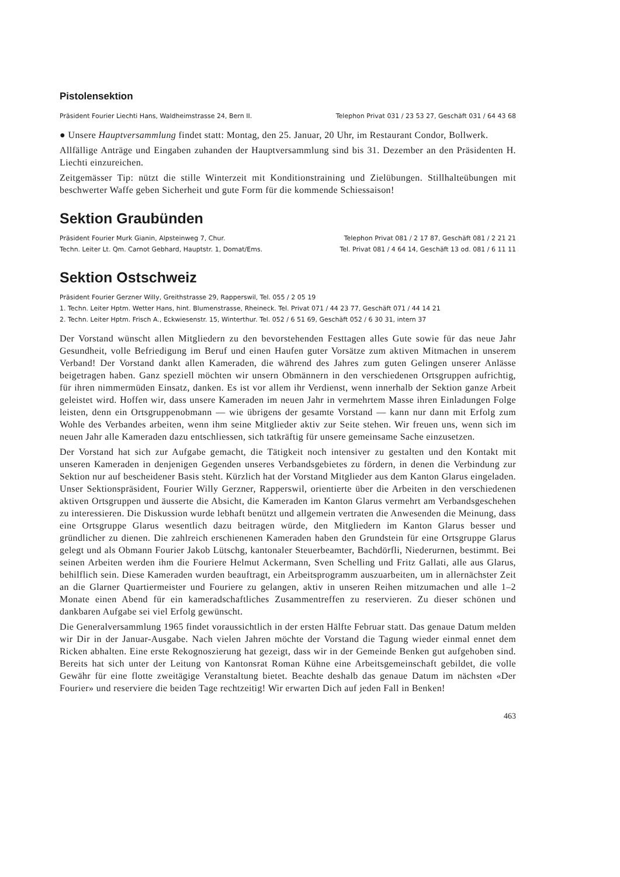Pistolensektion
Präsident Fourier Liechti Hans, Waldheimstrasse 24, Bern II. Telephon Privat 031 / 23 53 27, Geschäft 031 / 64 43 68
● Unsere Hauptversammlung findet statt: Montag, den 25. Januar, 20 Uhr, im Restaurant Condor, Bollwerk.
Allfällige Anträge und Eingaben zuhanden der Hauptversammlung sind bis 31. Dezember an den Präsidenten H. Liechti einzureichen.
Zeitgemässer Tip: nützt die stille Winterzeit mit Konditionstraining und Zielübungen. Stillhalteübungen mit beschwerter Waffe geben Sicherheit und gute Form für die kommende Schiessaison!
Sektion Graubünden
Präsident Fourier Murk Gianin, Alpsteinweg 7, Chur. Telephon Privat 081 / 2 17 87, Geschäft 081 / 2 21 21
Techn. Leiter Lt. Qm. Carnot Gebhard, Hauptstr. 1, Domat/Ems. Tel. Privat 081 / 4 64 14, Geschäft 13 od. 081 / 6 11 11
Sektion Ostschweiz
Präsident Fourier Gerzner Willy, Greithstrasse 29, Rapperswil, Tel. 055 / 2 05 19
1. Techn. Leiter Hptm. Wetter Hans, hint. Blumenstrasse, Rheineck. Tel. Privat 071 / 44 23 77, Geschäft 071 / 44 14 21
2. Techn. Leiter Hptm. Frisch A., Eckwiesenstr. 15, Winterthur. Tel. 052 / 6 51 69, Geschäft 052 / 6 30 31, intern 37
Der Vorstand wünscht allen Mitgliedern zu den bevorstehenden Festtagen alles Gute sowie für das neue Jahr Gesundheit, volle Befriedigung im Beruf und einen Haufen guter Vorsätze zum aktiven Mitmachen in unserem Verband! Der Vorstand dankt allen Kameraden, die während des Jahres zum guten Gelingen unserer Anlässe beigetragen haben. Ganz speziell möchten wir unsern Obmännern in den verschiedenen Ortsgruppen aufrichtig, für ihren nimmermüden Einsatz, danken. Es ist vor allem ihr Verdienst, wenn innerhalb der Sektion ganze Arbeit geleistet wird. Hoffen wir, dass unsere Kameraden im neuen Jahr in vermehrtem Masse ihren Einladungen Folge leisten, denn ein Ortsgruppenobmann — wie übrigens der gesamte Vorstand — kann nur dann mit Erfolg zum Wohle des Verbandes arbeiten, wenn ihm seine Mitglieder aktiv zur Seite stehen. Wir freuen uns, wenn sich im neuen Jahr alle Kameraden dazu entschliessen, sich tatkräftig für unsere gemeinsame Sache einzusetzen.
Der Vorstand hat sich zur Aufgabe gemacht, die Tätigkeit noch intensiver zu gestalten und den Kontakt mit unseren Kameraden in denjenigen Gegenden unseres Verbandsgebietes zu fördern, in denen die Verbindung zur Sektion nur auf bescheidener Basis steht. Kürzlich hat der Vorstand Mitglieder aus dem Kanton Glarus eingeladen. Unser Sektionspräsident, Fourier Willy Gerzner, Rapperswil, orientierte über die Arbeiten in den verschiedenen aktiven Ortsgruppen und äusserte die Absicht, die Kameraden im Kanton Glarus vermehrt am Verbandsgeschehen zu interessieren. Die Diskussion wurde lebhaft benützt und allgemein vertraten die Anwesenden die Meinung, dass eine Ortsgruppe Glarus wesentlich dazu beitragen würde, den Mitgliedern im Kanton Glarus besser und gründlicher zu dienen. Die zahlreich erschienenen Kameraden haben den Grundstein für eine Ortsgruppe Glarus gelegt und als Obmann Fourier Jakob Lütschg, kantonaler Steuerbeamter, Bachdörfli, Niederurnen, bestimmt. Bei seinen Arbeiten werden ihm die Fouriere Helmut Ackermann, Sven Schelling und Fritz Gallati, alle aus Glarus, behilflich sein. Diese Kameraden wurden beauftragt, ein Arbeitsprogramm auszuarbeiten, um in allernächster Zeit an die Glarner Quartiermeister und Fouriere zu gelangen, aktiv in unseren Reihen mitzumachen und alle 1–2 Monate einen Abend für ein kameradschaftliches Zusammentreffen zu reservieren. Zu dieser schönen und dankbaren Aufgabe sei viel Erfolg gewünscht.
Die Generalversammlung 1965 findet voraussichtlich in der ersten Hälfte Februar statt. Das genaue Datum melden wir Dir in der Januar-Ausgabe. Nach vielen Jahren möchte der Vorstand die Tagung wieder einmal ennet dem Ricken abhalten. Eine erste Rekognoszierung hat gezeigt, dass wir in der Gemeinde Benken gut aufgehoben sind. Bereits hat sich unter der Leitung von Kantonsrat Roman Kühne eine Arbeitsgemeinschaft gebildet, die volle Gewähr für eine flotte zweitägige Veranstaltung bietet. Beachte deshalb das genaue Datum im nächsten «Der Fourier» und reserviere die beiden Tage rechtzeitig! Wir erwarten Dich auf jeden Fall in Benken!
463